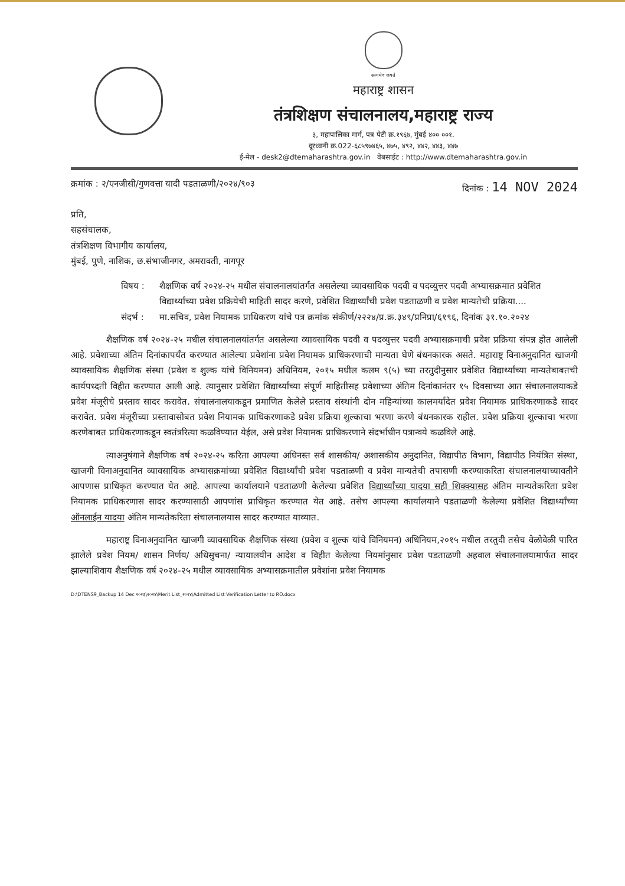सत्यमेव जयते
महाराष्ट्र शासन
तंत्रशिक्षण संचालनालय,महाराष्ट्र राज्य
३, महापालिका मार्ग, पत्र पेटी क्र.१९६७, मुंबई ४०० ००१.
दूरध्वनी क्र.022-६८५९७४६५, ४७५, ४९२, ४४२, ४४३, ४४७
ई-मेल - desk2@dtemaharashtra.gov.in वेबसाईट : http://www.dtemaharashtra.gov.in
क्रमांक : २/एनजीसी/गुणवत्ता यादी पडताळणी/२०२४/९०३ दिनांक : 14 NOV 2024
प्रति,
सहसंचालक,
तंत्रशिक्षण विभागीय कार्यालय,
मुंबई, पुणे, नाशिक, छ.संभाजीनगर, अमरावती, नागपूर
विषय : शैक्षणिक वर्ष २०२४-२५ मधील संचालनालयांतर्गत असलेल्या व्यावसायिक पदवी व पदव्युत्तर पदवी अभ्यासक्रमात प्रवेशित विद्यार्थ्यांच्या प्रवेश प्रक्रियेची माहिती सादर करणे, प्रवेशित विद्यार्थ्यांची प्रवेश पडताळणी व प्रवेश मान्यतेची प्रक्रिया....
संदर्भ : मा.सचिव, प्रवेश नियामक प्राधिकरण यांचे पत्र क्रमांक संकीर्ण/२२२४/प्र.क्र.३४९/प्रनिप्रा/६१९६, दिनांक ३१.१०.२०२४
शैक्षणिक वर्ष २०२४-२५ मधील संचालनालयांतर्गत असलेल्या व्यावसायिक पदवी व पदव्युत्तर पदवी अभ्यासक्रमाची प्रवेश प्रक्रिया संपन्न होत आलेली आहे. प्रवेशाच्या अंतिम दिनांकापर्यंत करण्यात आलेल्या प्रवेशांना प्रवेश नियामक प्राधिकरणाची मान्यता घेणे बंधनकारक असते. महाराष्ट्र विनाअनुदानित खाजगी व्यावसायिक शैक्षणिक संस्था (प्रवेश व शुल्क यांचे विनियमन) अधिनियम, २०१५ मधील कलम ९(५) च्या तरतुदीनुसार प्रवेशित विद्यार्थ्यांच्या मान्यतेबाबतची कार्यपध्दती विहीत करण्यात आली आहे. त्यानुसार प्रवेशित विद्यार्थ्यांच्या संपूर्ण माहितीसह प्रवेशाच्या अंतिम दिनांकानंतर १५ दिवसाच्या आत संचालनालयाकडे प्रवेश मंजूरीचे प्रस्ताव सादर करावेत. संचालनालयाकडून प्रमाणित केलेले प्रस्ताव संस्थांनी दोन महिन्यांच्या कालमर्यादेत प्रवेश नियामक प्राधिकरणाकडे सादर करावेत. प्रवेश मंजूरीच्या प्रस्तावासोबत प्रवेश नियामक प्राधिकरणाकडे प्रवेश प्रक्रिया शुल्काचा भरणा करणे बंधनकारक राहील. प्रवेश प्रक्रिया शुल्काचा भरणा करणेबाबत प्राधिकरणाकडून स्वतंत्ररित्या कळविण्यात येईल, असे प्रवेश नियामक प्राधिकरणाने संदर्भाधीन पत्रान्वये कळविले आहे.
त्याअनुषंगाने शैक्षणिक वर्ष २०२४-२५ करिता आपल्या अधिनस्त सर्व शासकीय/ अशासकीय अनुदानित, विद्यापीठ विभाग, विद्यापीठ नियंत्रित संस्था, खाजगी विनाअनुदानित व्यावसायिक अभ्यासक्रमांच्या प्रवेशित विद्यार्थ्यांची प्रवेश पडताळणी व प्रवेश मान्यतेची तपासणी करण्याकरिता संचालनालयाच्यावतीने आपणास प्राधिकृत करण्यात येत आहे. आपल्या कार्यालयाने पडताळणी केलेल्या प्रवेशित विद्यार्थ्यांच्या यादया सही शिक्क्यासह अंतिम मान्यतेकरिता प्रवेश नियामक प्राधिकरणास सादर करण्यासाठी आपणांस प्राधिकृत करण्यात येत आहे. तसेच आपल्या कार्यालयाने पडताळणी केलेल्या प्रवेशित विद्यार्थ्यांच्या ऑनलाईन यादया अंतिम मान्यतेकरिता संचालनालयास सादर करण्यात याव्यात.
महाराष्ट्र विनाअनुदानित खाजगी व्यावसायिक शैक्षणिक संस्था (प्रवेश व शुल्क यांचे विनियमन) अधिनियम,२०१५ मधील तरतुदी तसेच वेळोवेळी पारित झालेले प्रवेश नियम/ शासन निर्णय/ अधिसुचना/ न्यायालयीन आदेश व विहीत केलेल्या नियमांनुसार प्रवेश पडताळणी अहवाल संचालनालयामार्फत सादर झाल्याशिवाय शैक्षणिक वर्ष २०२४-२५ मधील व्यावसायिक अभ्यासक्रमातील प्रवेशांना प्रवेश नियामक
D:\DTENS9_Backup 14 Dec २०२३\२०२४\Merit List_२०२४\Admitted List Verification Letter to RO.docx